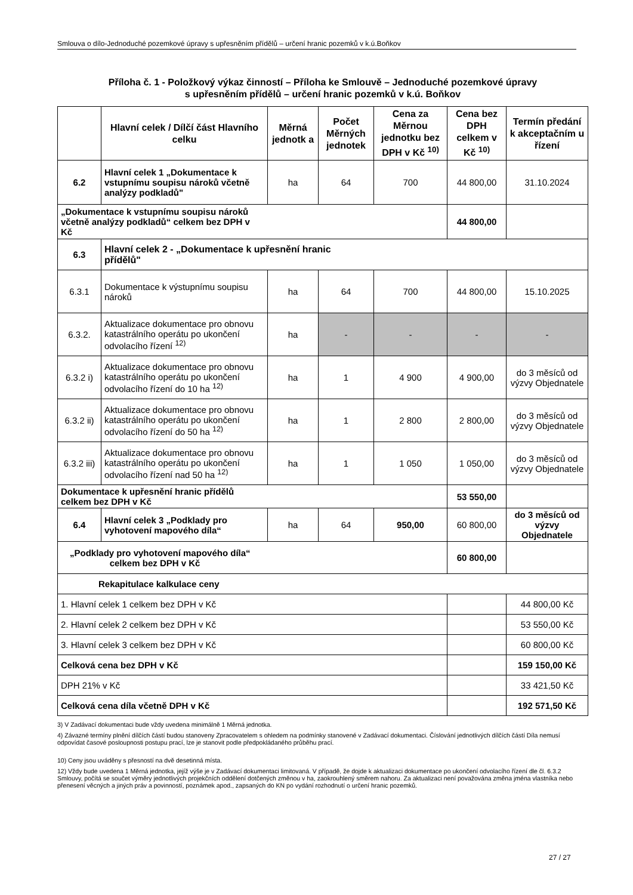Smlouva o dílo-Jednoduché pozemkové úpravy s upřesněním přídělů – určení hranic pozemků v k.ú.Boňkov
Příloha č. 1 - Položkový výkaz činností – Příloha ke Smlouvě – Jednoduché pozemkové úpravy
s upřesněním přídělů – určení hranic pozemků v k.ú. Boňkov
| | Hlavní celek / Dílčí část Hlavního celku | Měrná jednotk a | Počet Měrných jednotek | Cena za Měrnou jednotku bez DPH v Kč <sup>10)</sup> | Cena bez DPH celkem v Kč <sup>10)</sup> | Termín předání k akceptačním u řízení |
| --- | --- | --- | --- | --- | --- | --- |
| 6.2 | Hlavní celek 1 „Dokumentace k vstupnímu soupisu nároků včetně analýzy podkladů" | ha | 64 | 700 | 44 800,00 | 31.10.2024 |
| „Dokumentace k vstupnímu soupisu nároků včetně analýzy podkladů“ celkem bez DPH v Kč | | | | | 44 800,00 | |
| 6.3 | Hlavní celek 2 - „Dokumentace k upřesnění hranic přídělů" | | | | | |
| 6.3.1 | Dokumentace k výstupnímu soupisu nároků | ha | 64 | 700 | 44 800,00 | 15.10.2025 |
| 6.3.2. | Aktualizace dokumentace pro obnovu katastrálního operátu po ukončení odvolacího řízení <sup>12)</sup> | ha | - | - | - | - |
| 6.3.2 i) | Aktualizace dokumentace pro obnovu katastrálního operátu po ukončení odvolacího řízení do 10 ha <sup>12)</sup> | ha | 1 | 4 900 | 4 900,00 | do 3 měsíců od výzvy Objednatele |
| 6.3.2 ii) | Aktualizace dokumentace pro obnovu katastrálního operátu po ukončení odvolacího řízení do 50 ha <sup>12)</sup> | ha | 1 | 2 800 | 2 800,00 | do 3 měsíců od výzvy Objednatele |
| 6.3.2 iii) | Aktualizace dokumentace pro obnovu katastrálního operátu po ukončení odvolacího řízení nad 50 ha <sup>12)</sup> | ha | 1 | 1 050 | 1 050,00 | do 3 měsíců od výzvy Objednatele |
| Dokumentace k upřesnění hranic přídělů celkem bez DPH v Kč | | | | | 53 550,00 | |
| 6.4 | Hlavní celek 3 „Podklady pro vyhotovení mapového díla“ | ha | 64 | 950,00 | 60 800,00 | do 3 měsíců od výzvy Objednatele |
| „Podklady pro vyhotovení mapového díla“ celkem bez DPH v Kč | | | | | 60 800,00 | |
| Rekapitulace kalkulace ceny | | | | | | |
| 1. Hlavní celek 1 celkem bez DPH v Kč | | | | | | 44 800,00 Kč |
| 2. Hlavní celek 2 celkem bez DPH v Kč | | | | | | 53 550,00 Kč |
| 3. Hlavní celek 3 celkem bez DPH v Kč | | | | | | 60 800,00 Kč |
| Celková cena bez DPH v Kč | | | | | | 159 150,00 Kč |
| DPH 21% v Kč | | | | | | 33 421,50 Kč |
| Celková cena díla včetně DPH v Kč | | | | | | 192 571,50 Kč |
3) V Zadávací dokumentaci bude vždy uvedena minimálně 1 Měrná jednotka.
4) Závazné termíny plnění dílčích částí budou stanoveny Zpracovatelem s ohledem na podmínky stanovené v Zadávací dokumentaci. Číslování jednotlivých dílčích částí Díla nemusí odpovídat časové posloupnosti postupu prací, lze je stanovit podle předpokládaného průběhu prací.
10) Ceny jsou uváděny s přesností na dvě desetinná místa.
12) Vždy bude uvedena 1 Měrná jednotka, jejíž výše je v Zadávací dokumentaci limitovaná. V případě, že dojde k aktualizaci dokumentace po ukončení odvolacího řízení dle čl. 6.3.2 Smlouvy, počítá se součet výměry jednotlivých projekčních oddělení dotčených změnou v ha, zaokrouhlený směrem nahoru. Za aktualizaci není považována změna jména vlastníka nebo přenesení věcných a jiných práv a povinností, poznámek apod., zapsaných do KN po vydání rozhodnutí o určení hranic pozemků.
27 / 27